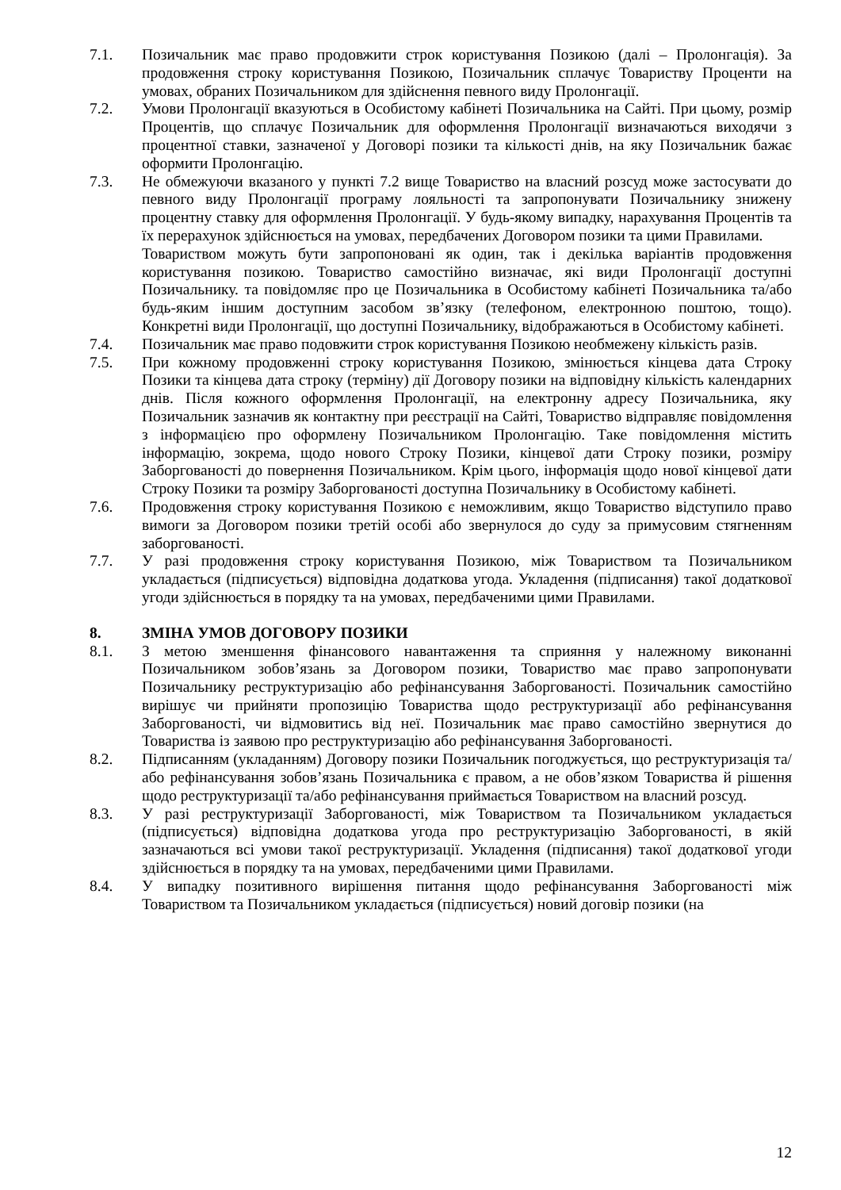7.1. Позичальник має право продовжити строк користування Позикою (далі – Пролонгація). За продовження строку користування Позикою, Позичальник сплачує Товариству Проценти на умовах, обраних Позичальником для здійснення певного виду Пролонгації.
7.2. Умови Пролонгації вказуються в Особистому кабінеті Позичальника на Сайті. При цьому, розмір Процентів, що сплачує Позичальник для оформлення Пролонгації визначаються виходячи з процентної ставки, зазначеної у Договорі позики та кількості днів, на яку Позичальник бажає оформити Пролонгацію.
7.3. Не обмежуючи вказаного у пункті 7.2 вище Товариство на власний розсуд може застосувати до певного виду Пролонгації програму лояльності та запропонувати Позичальнику знижену процентну ставку для оформлення Пролонгації. У будь-якому випадку, нарахування Процентів та їх перерахунок здійснюється на умовах, передбачених Договором позики та цими Правилами.
Товариством можуть бути запропоновані як один, так і декілька варіантів продовження користування позикою. Товариство самостійно визначає, які види Пролонгації доступні Позичальнику. та повідомляє про це Позичальника в Особистому кабінеті Позичальника та/або будь-яким іншим доступним засобом зв’язку (телефоном, електронною поштою, тощо). Конкретні види Пролонгації, що доступні Позичальнику, відображаються в Особистому кабінеті.
7.4. Позичальник має право подовжити строк користування Позикою необмежену кількість разів.
7.5. При кожному продовженні строку користування Позикою, змінюється кінцева дата Строку Позики та кінцева дата строку (терміну) дії Договору позики на відповідну кількість календарних днів. Після кожного оформлення Пролонгації, на електронну адресу Позичальника, яку Позичальник зазначив як контактну при реєстрації на Сайті, Товариство відправляє повідомлення з інформацією про оформлену Позичальником Пролонгацію. Таке повідомлення містить інформацію, зокрема, щодо нового Строку Позики, кінцевої дати Строку позики, розміру Заборгованості до повернення Позичальником. Крім цього, інформація щодо нової кінцевої дати Строку Позики та розміру Заборгованості доступна Позичальнику в Особистому кабінеті.
7.6. Продовження строку користування Позикою є неможливим, якщо Товариство відступило право вимоги за Договором позики третій особі або звернулося до суду за примусовим стягненням заборгованості.
7.7. У разі продовження строку користування Позикою, між Товариством та Позичальником укладається (підписується) відповідна додаткова угода. Укладення (підписання) такої додаткової угоди здійснюється в порядку та на умовах, передбаченими цими Правилами.
8. ЗМІНА УМОВ ДОГОВОРУ ПОЗИКИ
8.1. З метою зменшення фінансового навантаження та сприяння у належному виконанні Позичальником зобов’язань за Договором позики, Товариство має право запропонувати Позичальнику реструктуризацію або рефінансування Заборгованості. Позичальник самостійно вирішує чи прийняти пропозицію Товариства щодо реструктуризації або рефінансування Заборгованості, чи відмовитись від неї. Позичальник має право самостійно звернутися до Товариства із заявою про реструктуризацію або рефінансування Заборгованості.
8.2. Підписанням (укладанням) Договору позики Позичальник погоджується, що реструктуризація та/або рефінансування зобов’язань Позичальника є правом, а не обов’язком Товариства й рішення щодо реструктуризації та/або рефінансування приймається Товариством на власний розсуд.
8.3. У разі реструктуризації Заборгованості, між Товариством та Позичальником укладається (підписується) відповідна додаткова угода про реструктуризацію Заборгованості, в якій зазначаються всі умови такої реструктуризації. Укладення (підписання) такої додаткової угоди здійснюється в порядку та на умовах, передбаченими цими Правилами.
8.4. У випадку позитивного вирішення питання щодо рефінансування Заборгованості між Товариством та Позичальником укладається (підписується) новий договір позики (на
12